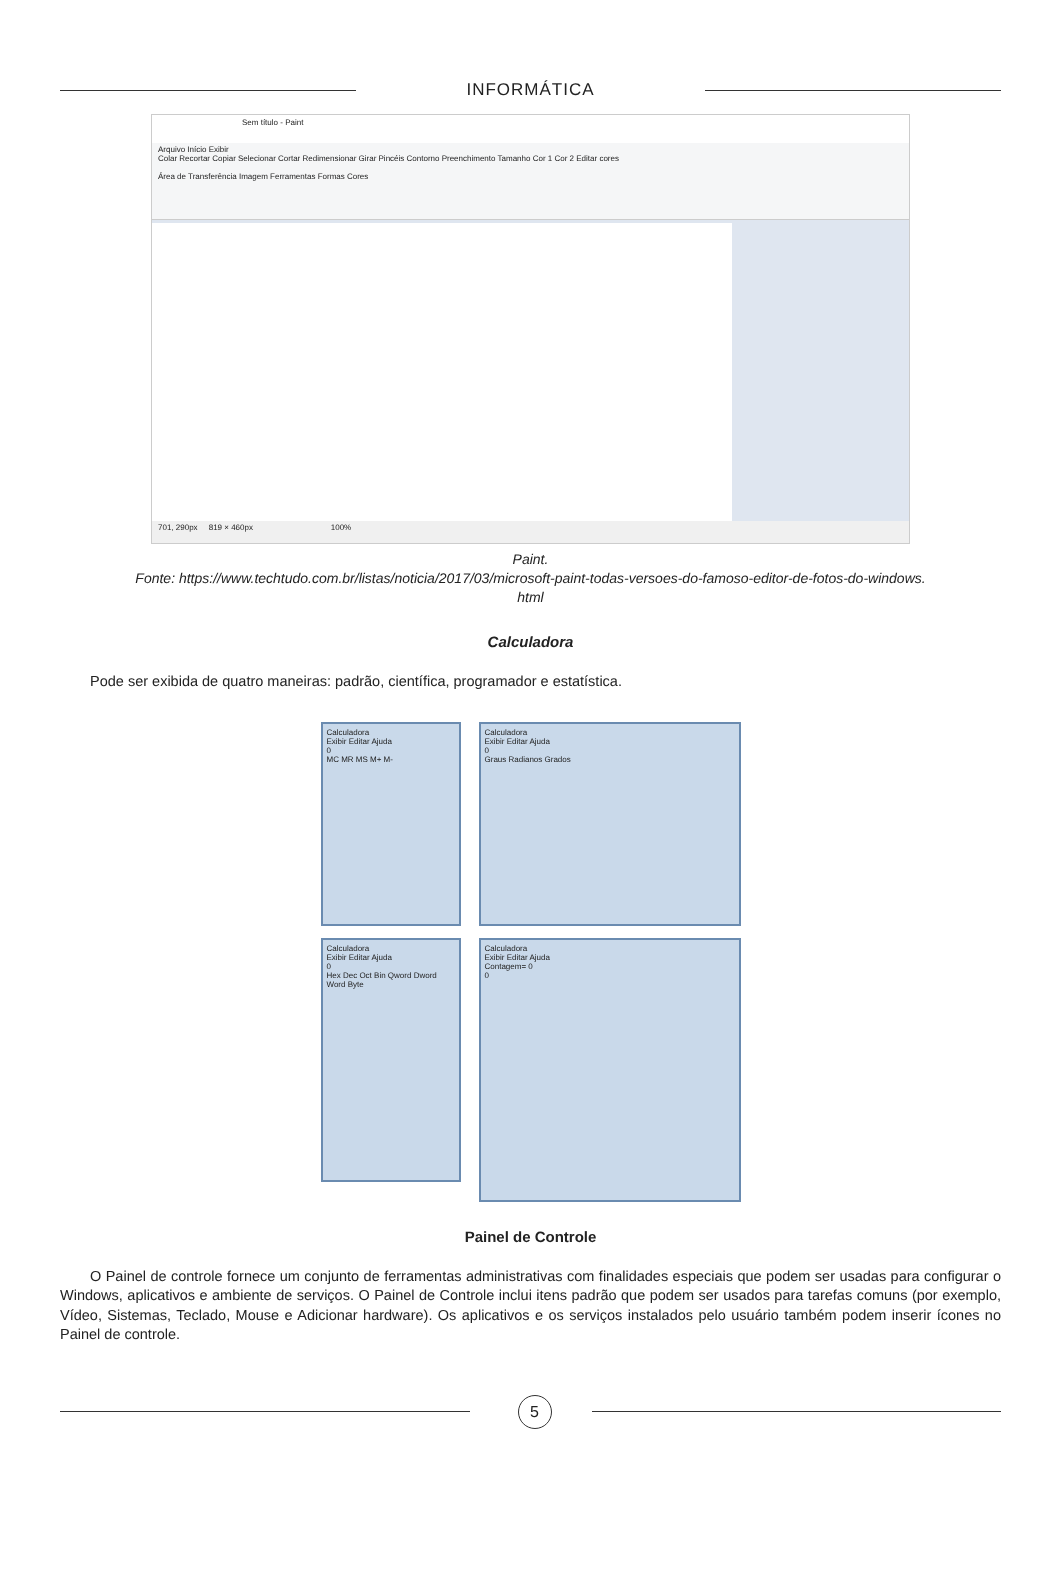INFORMÁTICA
Sem título - Paint
Arquivo Início Exibir
Colar Recortar Copiar Selecionar Cortar Redimensionar Girar Pincéis Contorno Preenchimento Tamanho Cor 1 Cor 2 Editar cores
Área de Transferência Imagem Ferramentas Formas Cores
701, 290px 819 × 460px 100%
Paint.
Fonte: https://www.techtudo.com.br/listas/noticia/2017/03/microsoft-paint-todas-versoes-do-famoso-editor-de-fotos-do-windows.
html
Calculadora
Pode ser exibida de quatro maneiras: padrão, científica, programador e estatística.
Calculadora
Exibir Editar Ajuda
0
MC MR MS M+ M-
Calculadora
Exibir Editar Ajuda
0
Graus Radianos Grados
Calculadora
Exibir Editar Ajuda
0
Hex Dec Oct Bin Qword Dword Word Byte
Calculadora
Exibir Editar Ajuda
Contagem= 0
0
Painel de Controle
O Painel de controle fornece um conjunto de ferramentas administrativas com finalidades especiais que podem ser usadas para configurar o Windows, aplicativos e ambiente de serviços. O Painel de Controle inclui itens padrão que podem ser usados para tarefas comuns (por exemplo, Vídeo, Sistemas, Teclado, Mouse e Adicionar hardware). Os aplicativos e os serviços instalados pelo usuário também podem inserir ícones no Painel de controle.
5